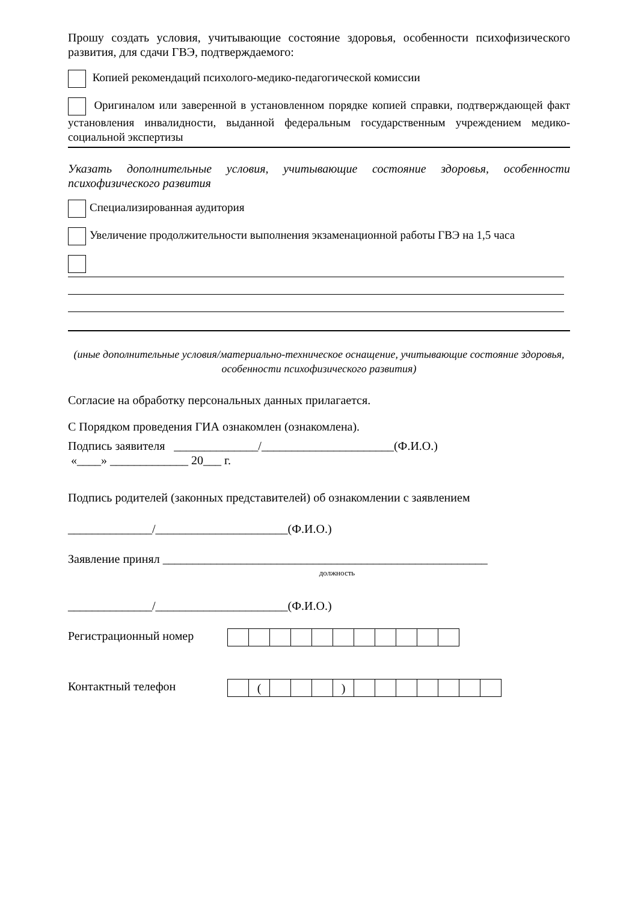Прошу создать условия, учитывающие состояние здоровья, особенности психофизического развития, для сдачи ГВЭ, подтверждаемого:
Копией рекомендаций психолого-медико-педагогической комиссии
Оригиналом или заверенной в установленном порядке копией справки, подтверждающей факт установления инвалидности, выданной федеральным государственным учреждением медико-социальной экспертизы
Указать дополнительные условия, учитывающие состояние здоровья, особенности психофизического развития
Специализированная аудитория
Увеличение продолжительности выполнения экзаменационной работы ГВЭ на 1,5 часа
(иные дополнительные условия/материально-техническое оснащение, учитывающие состояние здоровья, особенности психофизического развития)
Согласие на обработку персональных данных прилагается.
С Порядком проведения ГИА ознакомлен (ознакомлена).
Подпись заявителя ______________/______________________(Ф.И.О.)
«____» _____________ 20___ г.
Подпись родителей (законных представителей) об ознакомлении с заявлением
______________/______________________(Ф.И.О.)
Заявление принял ______________________________________________________
должность
______________/______________________(Ф.И.О.)
Регистрационный номер
Контактный телефон
| | ( | | | | ) | | | | | | | |